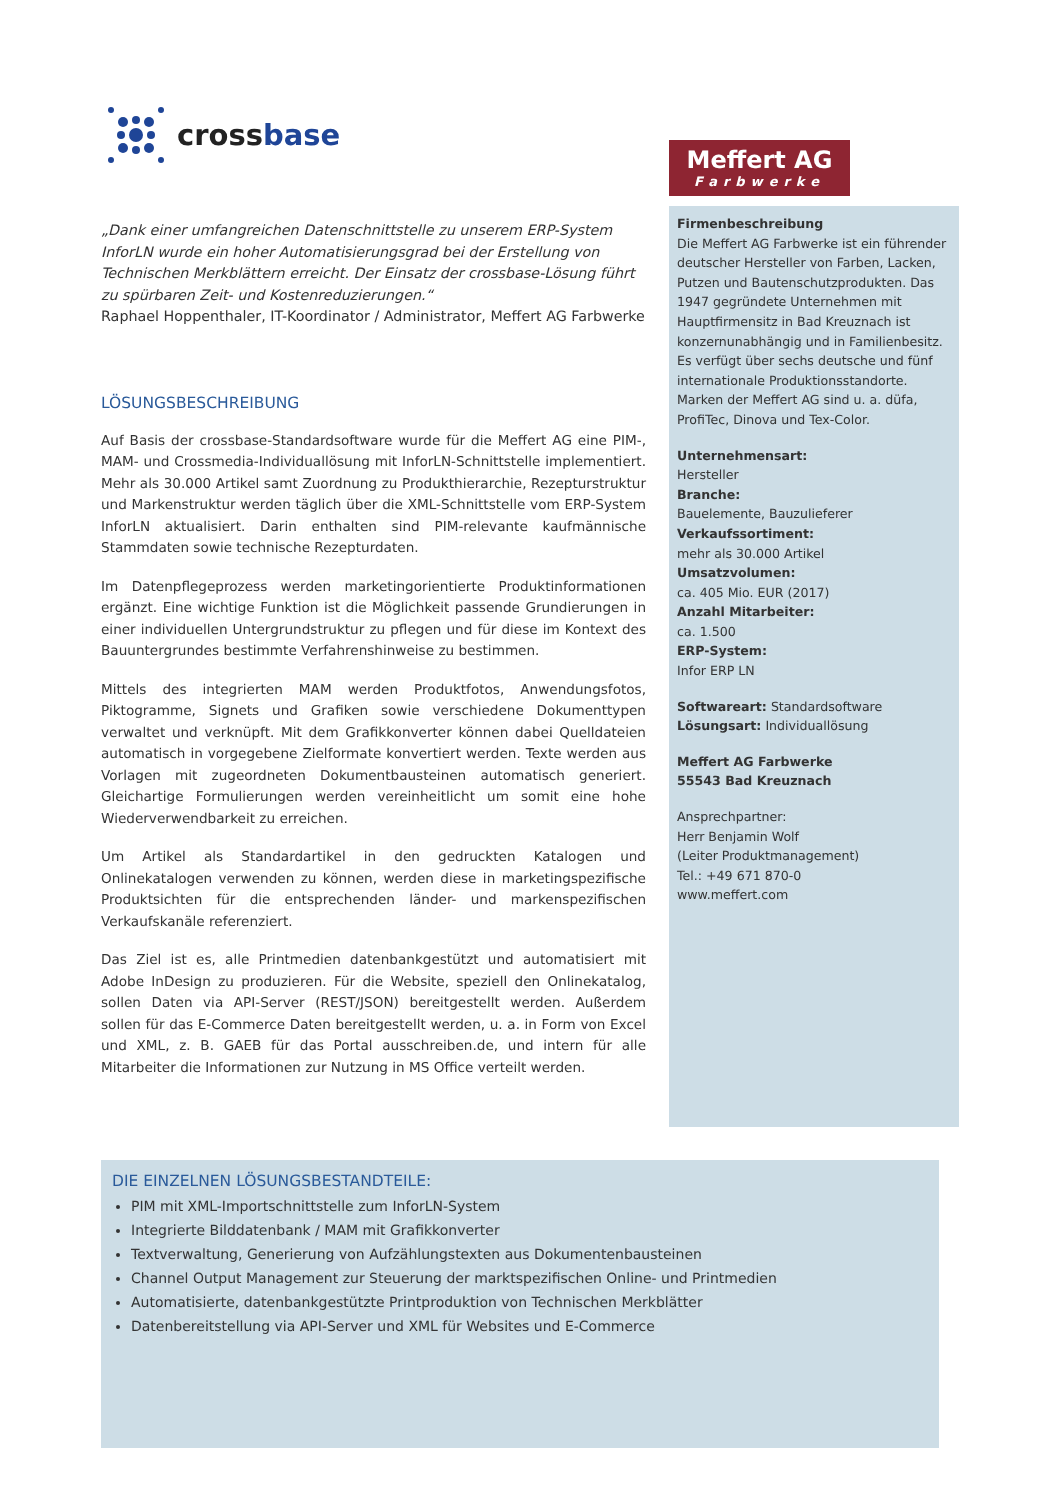crossbase
„Dank einer umfangreichen Datenschnittstelle zu unserem ERP-System InforLN wurde ein hoher Automatisierungsgrad bei der Erstellung von Technischen Merkblättern erreicht. Der Einsatz der crossbase-Lösung führt zu spürbaren Zeit- und Kostenreduzierungen.“
Raphael Hoppenthaler, IT-Koordinator / Administrator, Meffert AG Farbwerke
LÖSUNGSBESCHREIBUNG
Auf Basis der crossbase-Standardsoftware wurde für die Meffert AG eine PIM-, MAM- und Crossmedia-Individuallösung mit InforLN-Schnittstelle implementiert. Mehr als 30.000 Artikel samt Zuordnung zu Produkthierarchie, Rezepturstruktur und Markenstruktur werden täglich über die XML-Schnittstelle vom ERP-System InforLN aktualisiert. Darin enthalten sind PIM-relevante kaufmännische Stammdaten sowie technische Rezepturdaten.
Im Datenpflegeprozess werden marketingorientierte Produktinformationen ergänzt. Eine wichtige Funktion ist die Möglichkeit passende Grundierungen in einer individuellen Untergrundstruktur zu pflegen und für diese im Kontext des Bauuntergrundes bestimmte Verfahrenshinweise zu bestimmen.
Mittels des integrierten MAM werden Produktfotos, Anwendungsfotos, Piktogramme, Signets und Grafiken sowie verschiedene Dokumenttypen verwaltet und verknüpft. Mit dem Grafikkonverter können dabei Quelldateien automatisch in vorgegebene Zielformate konvertiert werden. Texte werden aus Vorlagen mit zugeordneten Dokumentbausteinen automatisch generiert. Gleichartige Formulierungen werden vereinheitlicht um somit eine hohe Wiederverwendbarkeit zu erreichen.
Um Artikel als Standardartikel in den gedruckten Katalogen und Onlinekatalogen verwenden zu können, werden diese in marketingspezifische Produktsichten für die entsprechenden länder- und markenspezifischen Verkaufskanäle referenziert.
Das Ziel ist es, alle Printmedien datenbankgestützt und automatisiert mit Adobe InDesign zu produzieren. Für die Website, speziell den Onlinekatalog, sollen Daten via API-Server (REST/JSON) bereitgestellt werden. Außerdem sollen für das E-Commerce Daten bereitgestellt werden, u. a. in Form von Excel und XML, z. B. GAEB für das Portal ausschreiben.de, und intern für alle Mitarbeiter die Informationen zur Nutzung in MS Office verteilt werden.
Meffert AG
Farbwerke
Firmenbeschreibung
Die Meffert AG Farbwerke ist ein führender deutscher Hersteller von Farben, Lacken, Putzen und Bautenschutzprodukten. Das 1947 gegründete Unternehmen mit Hauptfirmensitz in Bad Kreuznach ist konzernunabhängig und in Familienbesitz. Es verfügt über sechs deutsche und fünf internationale Produktionsstandorte. Marken der Meffert AG sind u. a. düfa, ProfiTec, Dinova und Tex-Color.
Unternehmensart:
Hersteller
Branche:
Bauelemente, Bauzulieferer
Verkaufssortiment:
mehr als 30.000 Artikel
Umsatzvolumen:
ca. 405 Mio. EUR (2017)
Anzahl Mitarbeiter:
ca. 1.500
ERP-System:
Infor ERP LN
Softwareart: Standardsoftware
Lösungsart: Individuallösung
Meffert AG Farbwerke
55543 Bad Kreuznach
Ansprechpartner:
Herr Benjamin Wolf
(Leiter Produktmanagement)
Tel.: +49 671 870-0
www.meffert.com
DIE EINZELNEN LÖSUNGSBESTANDTEILE:
PIM mit XML-Importschnittstelle zum InforLN-System
Integrierte Bilddatenbank / MAM mit Grafikkonverter
Textverwaltung, Generierung von Aufzählungstexten aus Dokumentenbausteinen
Channel Output Management zur Steuerung der marktspezifischen Online- und Printmedien
Automatisierte, datenbankgestützte Printproduktion von Technischen Merkblätter
Datenbereitstellung via API-Server und XML für Websites und E-Commerce